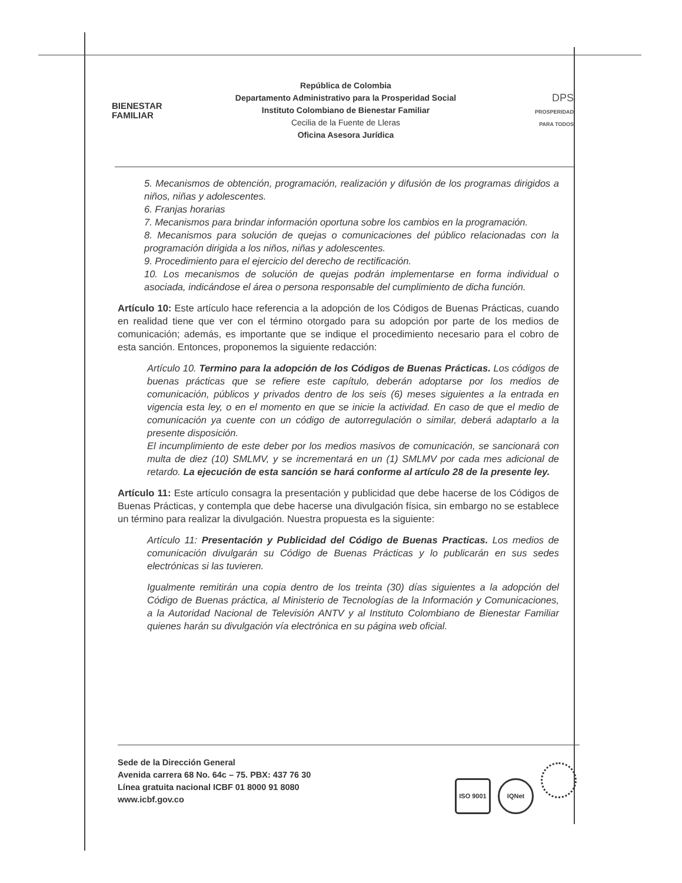BIENESTAR
FAMILIAR
República de Colombia
Departamento Administrativo para la Prosperidad Social
Instituto Colombiano de Bienestar Familiar
Cecilia de la Fuente de Lleras
Oficina Asesora Jurídica
DPS
PROSPERIDAD PARA TODOS
5. Mecanismos de obtención, programación, realización y difusión de los programas dirigidos a niños, niñas y adolescentes.
6. Franjas horarias
7. Mecanismos para brindar información oportuna sobre los cambios en la programación.
8. Mecanismos para solución de quejas o comunicaciones del público relacionadas con la programación dirigida a los niños, niñas y adolescentes.
9. Procedimiento para el ejercicio del derecho de rectificación.
10. Los mecanismos de solución de quejas podrán implementarse en forma individual o asociada, indicándose el área o persona responsable del cumplimiento de dicha función.
Artículo 10: Este artículo hace referencia a la adopción de los Códigos de Buenas Prácticas, cuando en realidad tiene que ver con el término otorgado para su adopción por parte de los medios de comunicación; además, es importante que se indique el procedimiento necesario para el cobro de esta sanción. Entonces, proponemos la siguiente redacción:
Artículo 10. Termino para la adopción de los Códigos de Buenas Prácticas. Los códigos de buenas prácticas que se refiere este capítulo, deberán adoptarse por los medios de comunicación, públicos y privados dentro de los seis (6) meses siguientes a la entrada en vigencia esta ley, o en el momento en que se inicie la actividad. En caso de que el medio de comunicación ya cuente con un código de autorregulación o similar, deberá adaptarlo a la presente disposición.
El incumplimiento de este deber por los medios masivos de comunicación, se sancionará con multa de diez (10) SMLMV, y se incrementará en un (1) SMLMV por cada mes adicional de retardo. La ejecución de esta sanción se hará conforme al artículo 28 de la presente ley.
Artículo 11: Este artículo consagra la presentación y publicidad que debe hacerse de los Códigos de Buenas Prácticas, y contempla que debe hacerse una divulgación física, sin embargo no se establece un término para realizar la divulgación. Nuestra propuesta es la siguiente:
Artículo 11: Presentación y Publicidad del Código de Buenas Practicas. Los medios de comunicación divulgarán su Código de Buenas Prácticas y lo publicarán en sus sedes electrónicas si las tuvieren.
Igualmente remitirán una copia dentro de los treinta (30) días siguientes a la adopción del Código de Buenas práctica, al Ministerio de Tecnologías de la Información y Comunicaciones, a la Autoridad Nacional de Televisión ANTV y al Instituto Colombiano de Bienestar Familiar quienes harán su divulgación vía electrónica en su página web oficial.
Sede de la Dirección General
Avenida carrera 68 No. 64c – 75. PBX: 437 76 30
Línea gratuita nacional ICBF 01 8000 91 8080
www.icbf.gov.co
ISO 9001 IQNet